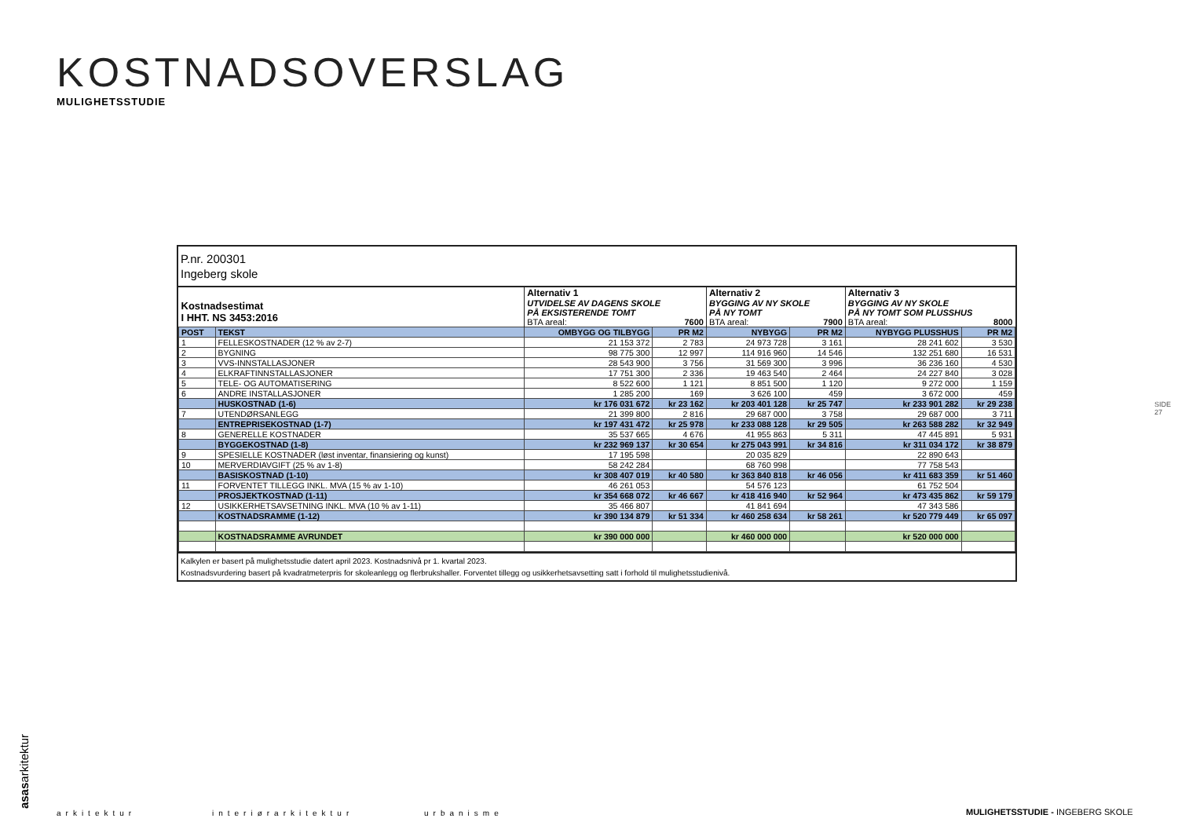KOSTNADSOVERSLAG
MULIGHETSSTUDIE
P.nr. 200301
Ingeberg skole
| Kostnadsestimat I HHT. NS 3453:2016 | | Alternativ 1 UTVIDELSE AV DAGENS SKOLE PÅ EKSISTERENDE TOMT BTA areal: 7600 | | Alternativ 2 BYGGING AV NY SKOLE PÅ NY TOMT BTA areal: 7900 | | Alternativ 3 BYGGING AV NY SKOLE PÅ NY TOMT SOM PLUSSHUS BTA areal: 8000 | |
| POST | TEKST | OMBYGG OG TILBYGG | PR M2 | NYBYGG | PR M2 | NYBYGG PLUSSHUS | PR M2 |
| 1 | FELLESKOSTNADER (12 % av 2-7) | 21 153 372 | 2 783 | 24 973 728 | 3 161 | 28 241 602 | 3 530 |
| 2 | BYGNING | 98 775 300 | 12 997 | 114 916 960 | 14 546 | 132 251 680 | 16 531 |
| 3 | VVS-INNSTALLASJONER | 28 543 900 | 3 756 | 31 569 300 | 3 996 | 36 236 160 | 4 530 |
| 4 | ELKRAFTINNSTALLASJONER | 17 751 300 | 2 336 | 19 463 540 | 2 464 | 24 227 840 | 3 028 |
| 5 | TELE- OG AUTOMATISERING | 8 522 600 | 1 121 | 8 851 500 | 1 120 | 9 272 000 | 1 159 |
| 6 | ANDRE INSTALLASJONER | 1 285 200 | 169 | 3 626 100 | 459 | 3 672 000 | 459 |
| | HUSKOSTNAD (1-6) | kr 176 031 672 | kr 23 162 | kr 203 401 128 | kr 25 747 | kr 233 901 282 | kr 29 238 |
| 7 | UTENDØRSANLEGG | 21 399 800 | 2 816 | 29 687 000 | 3 758 | 29 687 000 | 3 711 |
| | ENTREPRISEKOSTNAD (1-7) | kr 197 431 472 | kr 25 978 | kr 233 088 128 | kr 29 505 | kr 263 588 282 | kr 32 949 |
| 8 | GENERELLE KOSTNADER | 35 537 665 | 4 676 | 41 955 863 | 5 311 | 47 445 891 | 5 931 |
| | BYGGEKOSTNAD (1-8) | kr 232 969 137 | kr 30 654 | kr 275 043 991 | kr 34 816 | kr 311 034 172 | kr 38 879 |
| 9 | SPESIELLE KOSTNADER (løst inventar, finansiering og kunst) | 17 195 598 | | 20 035 829 | | 22 890 643 | |
| 10 | MERVERDIAVGIFT (25 % av 1-8) | 58 242 284 | | 68 760 998 | | 77 758 543 | |
| | BASISKOSTNAD (1-10) | kr 308 407 019 | kr 40 580 | kr 363 840 818 | kr 46 056 | kr 411 683 359 | kr 51 460 |
| 11 | FORVENTET TILLEGG INKL. MVA (15 % av 1-10) | 46 261 053 | | 54 576 123 | | 61 752 504 | |
| | PROSJEKTKOSTNAD (1-11) | kr 354 668 072 | kr 46 667 | kr 418 416 940 | kr 52 964 | kr 473 435 862 | kr 59 179 |
| 12 | USIKKERHETSAVSETNING INKL. MVA (10 % av 1-11) | 35 466 807 | | 41 841 694 | | 47 343 586 | |
| | KOSTNADSRAMME (1-12) | kr 390 134 879 | kr 51 334 | kr 460 258 634 | kr 58 261 | kr 520 779 449 | kr 65 097 |
| | KOSTNADSRAMME AVRUNDET | kr 390 000 000 | | kr 460 000 000 | | kr 520 000 000 | |
Kalkylen er basert på mulighetsstudie datert april 2023. Kostnadsnivå pr 1. kvartal 2023.
Kostnadsvurdering basert på kvadratmeterpris for skoleanlegg og flerbrukshaller. Forventet tillegg og usikkerhetsavsetting satt i forhold til mulighetsstudienivå.
SIDE
27
asasarkitektur
arkitektur interiørarkitektur urbanisme
MULIGHETSSTUDIE - INGEBERG SKOLE